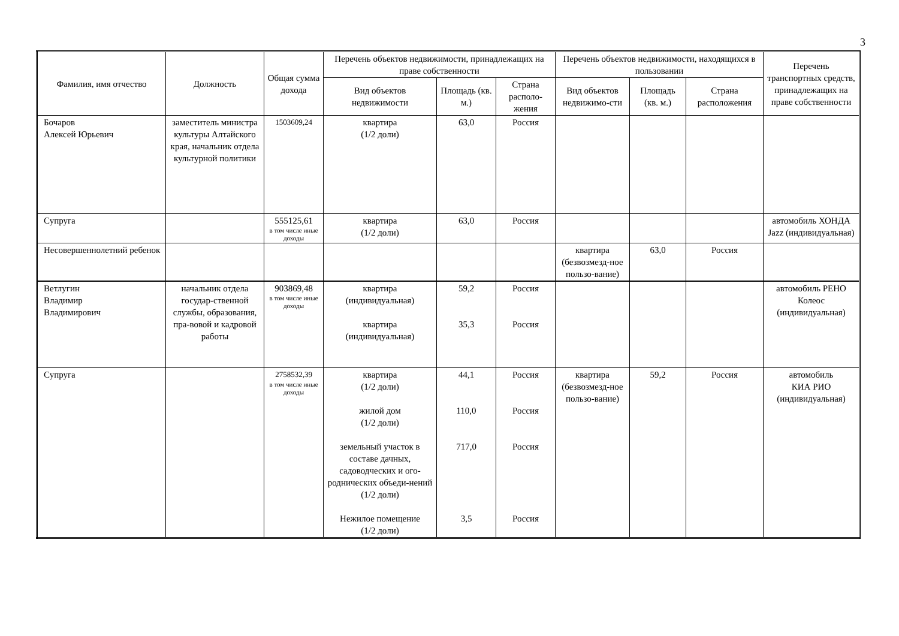3
| Фамилия, имя отчество | Должность | Общая сумма дохода | Перечень объектов недвижимости, принадлежащих на праве собственности | | | Перечень объектов недвижимости, находящихся в пользовании | | | Перечень транспортных средств, принадлежащих на праве собственности |
| --- | --- | --- | --- | --- | --- | --- | --- | --- | --- |
| | | | Вид объектов недвижимости | Площадь (кв. м.) | Страна располо-жения | Вид объектов недвижимо-сти | Площадь (кв. м.) | Страна расположения | |
| Бочаров Алексей Юрьевич | заместитель министра культуры Алтайского края, начальник отдела культурной политики | 1503609,24 | квартира (1/2 доли) | 63,0 | Россия | | | | |
| Супруга | | 555125,61 в том числе иные доходы | квартира (1/2 доли) | 63,0 | Россия | | | | автомобиль ХОНДА Jazz (индивидуальная) |
| Несовершеннолетний ребенок | | | | | | квартира (безвозмезд-ное пользо-вание) | 63,0 | Россия | |
| Ветлугин Владимир Владимирович | начальник отдела государ-ственной службы, образования, пра-вовой и кадровой работы | 903869,48 в том числе иные доходы | квартира (индивидуальная) квартира (индивидуальная) | 59,2 35,3 | Россия Россия | | | | автомобиль РЕНО Колеос (индивидуальная) |
| Супруга | | 2758532,39 в том числе иные доходы | квартира (1/2 доли) жилой дом (1/2 доли) земельный участок в составе дачных, садоводческих и ого-роднических объеди-нений (1/2 доли) Нежилое помещение (1/2 доли) | 44,1 110,0 717,0 3,5 | Россия Россия Россия Россия | квартира (безвозмезд-ное пользо-вание) | 59,2 | Россия | автомобиль КИА РИО (индивидуальная) |